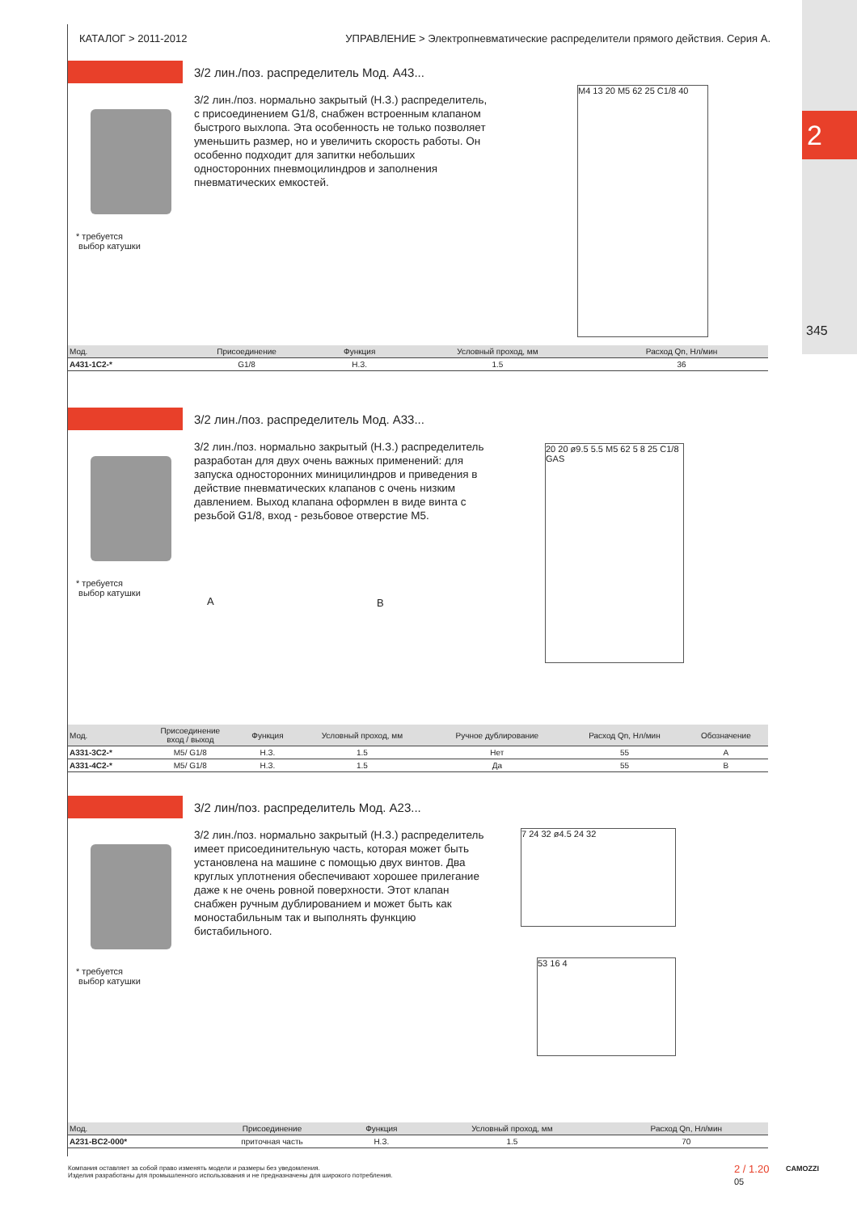2
345
КАТАЛОГ > 2011-2012 УПРАВЛЕНИЕ > Электропневматические распределители прямого действия. Серия А.
3/2 лин./поз. распределитель Мод. А43...
3/2 лин./поз. нормально закрытый (Н.З.) распределитель, с присоединением G1/8, снабжен встроенным клапаном быстрого выхлопа. Эта особенность не только позволяет уменьшить размер, но и увеличить скорость работы. Он особенно подходит для запитки небольших односторонних пневмоцилиндров и заполнения пневматических емкостей.
* требуется
выбор катушки
M4 13 20 M5 62 25 C1/8 40
| Мод. | Присоединение | Функция | Условный проход, мм | Расход Qn, Нл/мин |
| --- | --- | --- | --- | --- |
| A431-1C2-* | G1/8 | Н.З. | 1.5 | 36 |
3/2 лин./поз. распределитель Мод. А33...
3/2 лин./поз. нормально закрытый (Н.З.) распределитель разработан для двух очень важных применений: для запуска односторонних миницилиндров и приведения в действие пневматических клапанов с очень низким давлением. Выход клапана оформлен в виде винта с резьбой G1/8, вход - резьбовое отверстие М5.
* требуется
выбор катушки
A B
20 20 ø9.5 5.5 M5 62 5 8 25 C1/8 GAS
| Мод. | Присоединение вход / выход | Функция | Условный проход, мм | Ручное дублирование | Расход Qn, Нл/мин | Обозначение |
| --- | --- | --- | --- | --- | --- | --- |
| A331-3C2-* | M5/ G1/8 | Н.З. | 1.5 | Нет | 55 | A |
| A331-4C2-* | M5/ G1/8 | Н.З. | 1.5 | Да | 55 | B |
3/2 лин/поз. распределитель Мод. А23...
3/2 лин./поз. нормально закрытый (Н.З.) распределитель имеет присоединительную часть, которая может быть установлена на машине с помощью двух винтов. Два круглых уплотнения обеспечивают хорошее прилегание даже к не очень ровной поверхности. Этот клапан снабжен ручным дублированием и может быть как моностабильным так и выполнять функцию бистабильного.
* требуется
выбор катушки
7 24 32 ø4.5 24 32
53 16 4
| Мод. | Присоединение | Функция | Условный проход, мм | Расход Qn, Нл/мин |
| --- | --- | --- | --- | --- |
| A231-BC2-000* | приточная часть | Н.З. | 1.5 | 70 |
Компания оставляет за собой право изменять модели и размеры без уведомления.
Изделия разработаны для промышленного использования и не предназначены для широкого потребления.
2 / 1.20
05
CAMOZZI